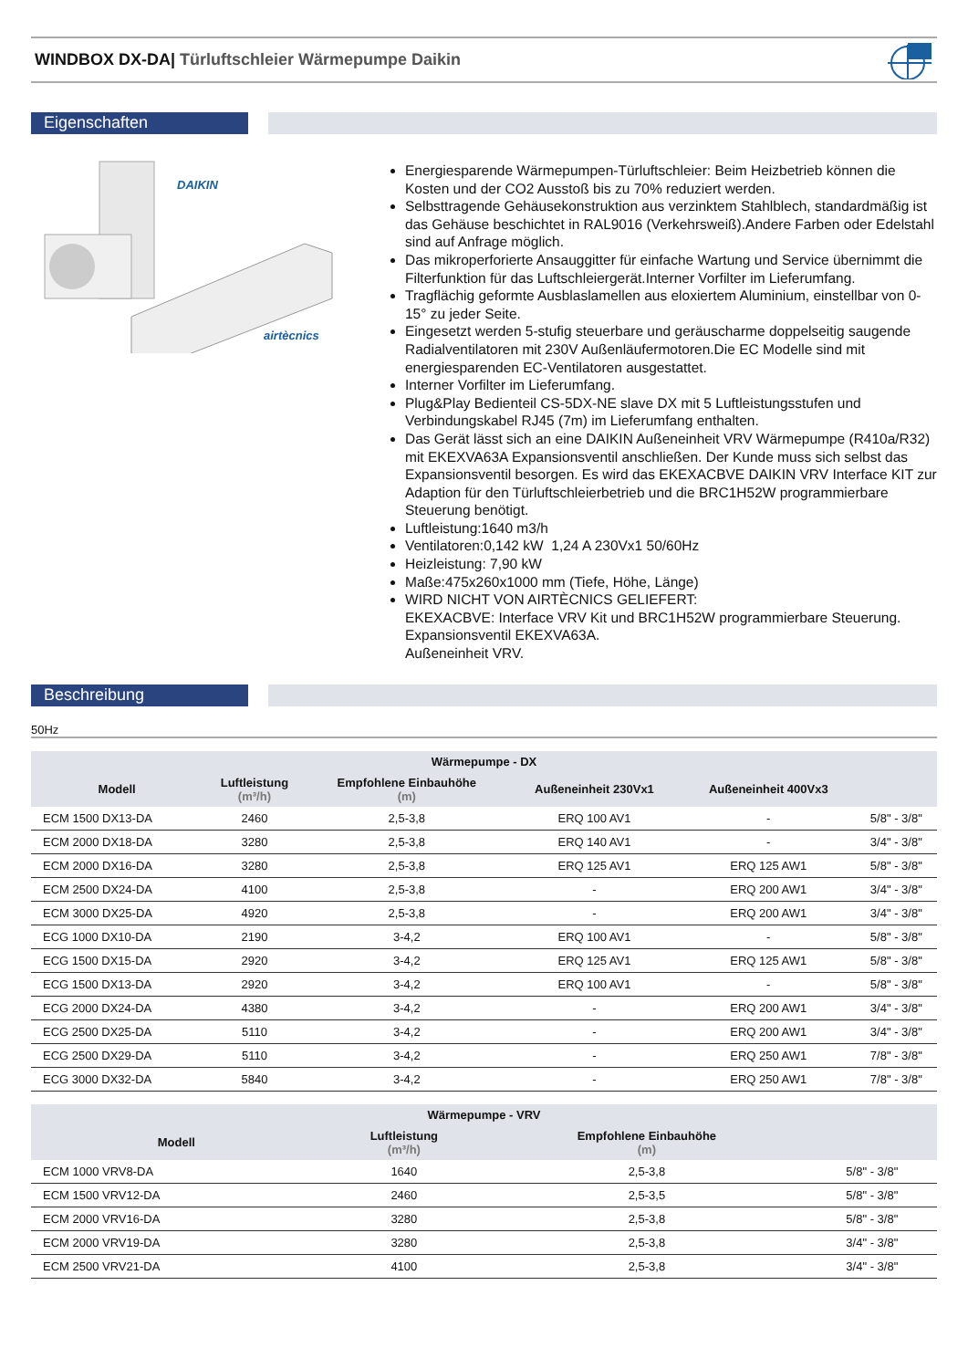WINDBOX DX-DA| Türluftschleier Wärmepumpe Daikin
Eigenschaften
DAIKIN
airtècnics
Energiesparende Wärmepumpen-Türluftschleier: Beim Heizbetrieb können die Kosten und der CO2 Ausstoß bis zu 70% reduziert werden.
Selbsttragende Gehäusekonstruktion aus verzinktem Stahlblech, standardmäßig ist das Gehäuse beschichtet in RAL9016 (Verkehrsweiß).Andere Farben oder Edelstahl sind auf Anfrage möglich.
Das mikroperforierte Ansauggitter für einfache Wartung und Service übernimmt die Filterfunktion für das Luftschleiergerät.Interner Vorfilter im Lieferumfang.
Tragflächig geformte Ausblaslamellen aus eloxiertem Aluminium, einstellbar von 0-15° zu jeder Seite.
Eingesetzt werden 5-stufig steuerbare und geräuscharme doppelseitig saugende Radialventilatoren mit 230V Außenläufermotoren.Die EC Modelle sind mit energiesparenden EC-Ventilatoren ausgestattet.
Interner Vorfilter im Lieferumfang.
Plug&Play Bedienteil CS-5DX-NE slave DX mit 5 Luftleistungsstufen und Verbindungskabel RJ45 (7m) im Lieferumfang enthalten.
Das Gerät lässt sich an eine DAIKIN Außeneinheit VRV Wärmepumpe (R410a/R32) mit EKEXVA63A Expansionsventil anschließen. Der Kunde muss sich selbst das Expansionsventil besorgen. Es wird das EKEXACBVE DAIKIN VRV Interface KIT zur Adaption für den Türluftschleierbetrieb und die BRC1H52W programmierbare Steuerung benötigt.
Luftleistung:1640 m3/h
Ventilatoren:0,142 kW 1,24 A 230Vx1 50/60Hz
Heizleistung: 7,90 kW
Maße:475x260x1000 mm (Tiefe, Höhe, Länge)
WIRD NICHT VON AIRTÈCNICS GELIEFERT:
EKEXACBVE: Interface VRV Kit und BRC1H52W programmierbare Steuerung.
Expansionsventil EKEXVA63A.
Außeneinheit VRV.
Beschreibung
50Hz
| Wärmepumpe - DX | | | | | |
| --- | --- | --- | --- | --- | --- |
| Modell | Luftleistung (m³/h) | Empfohlene Einbauhöhe (m) | Außeneinheit 230Vx1 | Außeneinheit 400Vx3 | |
| ECM 1500 DX13-DA | 2460 | 2,5-3,8 | ERQ 100 AV1 | - | 5/8" - 3/8" |
| ECM 2000 DX18-DA | 3280 | 2,5-3,8 | ERQ 140 AV1 | - | 3/4" - 3/8" |
| ECM 2000 DX16-DA | 3280 | 2,5-3,8 | ERQ 125 AV1 | ERQ 125 AW1 | 5/8" - 3/8" |
| ECM 2500 DX24-DA | 4100 | 2,5-3,8 | - | ERQ 200 AW1 | 3/4" - 3/8" |
| ECM 3000 DX25-DA | 4920 | 2,5-3,8 | - | ERQ 200 AW1 | 3/4" - 3/8" |
| ECG 1000 DX10-DA | 2190 | 3-4,2 | ERQ 100 AV1 | - | 5/8" - 3/8" |
| ECG 1500 DX15-DA | 2920 | 3-4,2 | ERQ 125 AV1 | ERQ 125 AW1 | 5/8" - 3/8" |
| ECG 1500 DX13-DA | 2920 | 3-4,2 | ERQ 100 AV1 | - | 5/8" - 3/8" |
| ECG 2000 DX24-DA | 4380 | 3-4,2 | - | ERQ 200 AW1 | 3/4" - 3/8" |
| ECG 2500 DX25-DA | 5110 | 3-4,2 | - | ERQ 200 AW1 | 3/4" - 3/8" |
| ECG 2500 DX29-DA | 5110 | 3-4,2 | - | ERQ 250 AW1 | 7/8" - 3/8" |
| ECG 3000 DX32-DA | 5840 | 3-4,2 | - | ERQ 250 AW1 | 7/8" - 3/8" |
| Wärmepumpe - VRV | | | |
| --- | --- | --- | --- |
| Modell | Luftleistung (m³/h) | Empfohlene Einbauhöhe (m) | |
| ECM 1000 VRV8-DA | 1640 | 2,5-3,8 | 5/8" - 3/8" |
| ECM 1500 VRV12-DA | 2460 | 2,5-3,5 | 5/8" - 3/8" |
| ECM 2000 VRV16-DA | 3280 | 2,5-3,8 | 5/8" - 3/8" |
| ECM 2000 VRV19-DA | 3280 | 2,5-3,8 | 3/4" - 3/8" |
| ECM 2500 VRV21-DA | 4100 | 2,5-3,8 | 3/4" - 3/8" |